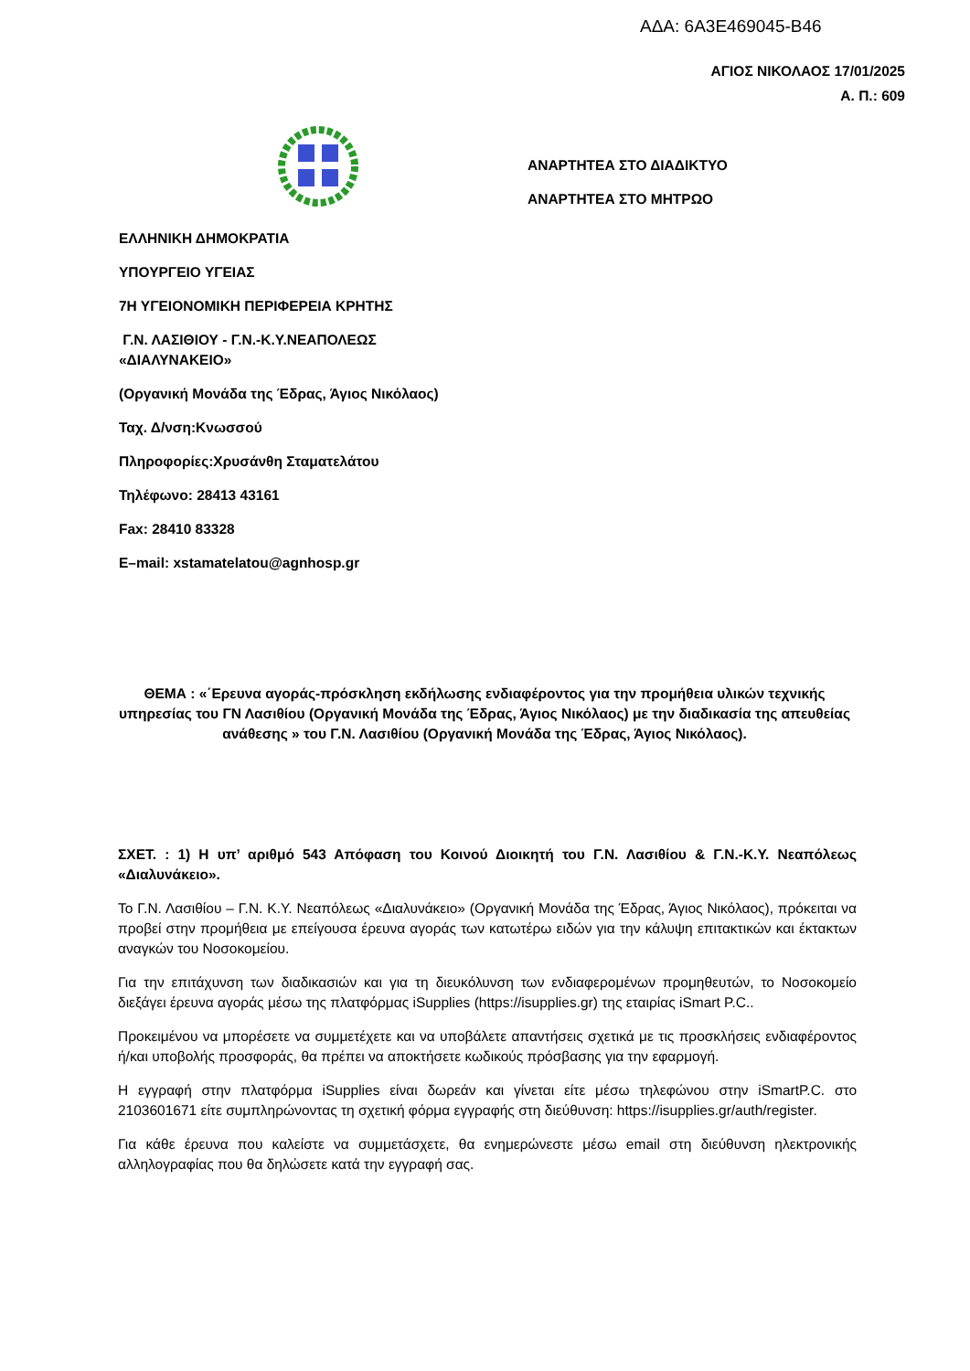ΑΔΑ: 6Α3Ε469045-Β46
ΑΓΙΟΣ ΝΙΚΟΛΑΟΣ 17/01/2025
Α. Π.: 609
ΑΝΑΡΤΗΤΕΑ ΣΤΟ ΔΙΑΔΙΚΤΥΟ
ΑΝΑΡΤΗΤΕΑ ΣΤΟ ΜΗΤΡΩΟ
ΕΛΛΗΝΙΚΗ ΔΗΜΟΚΡΑΤΙΑ
ΥΠΟΥΡΓΕΙΟ ΥΓΕΙΑΣ
7Η ΥΓΕΙΟΝΟΜΙΚΗ ΠΕΡΙΦΕΡΕΙΑ ΚΡΗΤΗΣ
Γ.Ν. ΛΑΣΙΘΙΟΥ - Γ.Ν.-Κ.Υ.ΝΕΑΠΟΛΕΩΣ
«ΔΙΑΛΥΝΑΚΕΙΟ»
(Οργανική Μονάδα της Έδρας, Άγιος Νικόλαος)
Ταχ. Δ/νση:Κνωσσού
Πληροφορίες:Χρυσάνθη Σταματελάτου
Τηλέφωνο: 28413 43161
Fax: 28410 83328
Ε–mail: xstamatelatou@agnhosp.gr
ΘΕΜΑ : «΄Ερευνα αγοράς-πρόσκληση εκδήλωσης ενδιαφέροντος για την προμήθεια υλικών τεχνικής υπηρεσίας του ΓΝ Λασιθίου (Οργανική Μονάδα της Έδρας, Άγιος Νικόλαος) με την διαδικασία της απευθείας ανάθεσης » του Γ.Ν. Λασιθίου (Οργανική Μονάδα της Έδρας, Άγιος Νικόλαος).
ΣΧΕΤ. : 1) Η υπ’ αριθμό 543 Απόφαση του Κοινού Διοικητή του Γ.Ν. Λασιθίου & Γ.Ν.-Κ.Υ. Νεαπόλεως «Διαλυνάκειο».
Το Γ.Ν. Λασιθίου – Γ.Ν. Κ.Υ. Νεαπόλεως «Διαλυνάκειο» (Οργανική Μονάδα της Έδρας, Άγιος Νικόλαος), πρόκειται να προβεί στην προμήθεια με επείγουσα έρευνα αγοράς των κατωτέρω ειδών για την κάλυψη επιτακτικών και έκτακτων αναγκών του Νοσοκομείου.
Για την επιτάχυνση των διαδικασιών και για τη διευκόλυνση των ενδιαφερομένων προμηθευτών, το Νοσοκομείο διεξάγει έρευνα αγοράς μέσω της πλατφόρμας iSupplies (https://isupplies.gr) της εταιρίας iSmart P.C..
Προκειμένου να μπορέσετε να συμμετέχετε και να υποβάλετε απαντήσεις σχετικά με τις προσκλήσεις ενδιαφέροντος ή/και υποβολής προσφοράς, θα πρέπει να αποκτήσετε κωδικούς πρόσβασης για την εφαρμογή.
Η εγγραφή στην πλατφόρμα iSupplies είναι δωρεάν και γίνεται είτε μέσω τηλεφώνου στην iSmartP.C. στο 2103601671 είτε συμπληρώνοντας τη σχετική φόρμα εγγραφής στη διεύθυνση: https://isupplies.gr/auth/register.
Για κάθε έρευνα που καλείστε να συμμετάσχετε, θα ενημερώνεστε μέσω email στη διεύθυνση ηλεκτρονικής αλληλογραφίας που θα δηλώσετε κατά την εγγραφή σας.